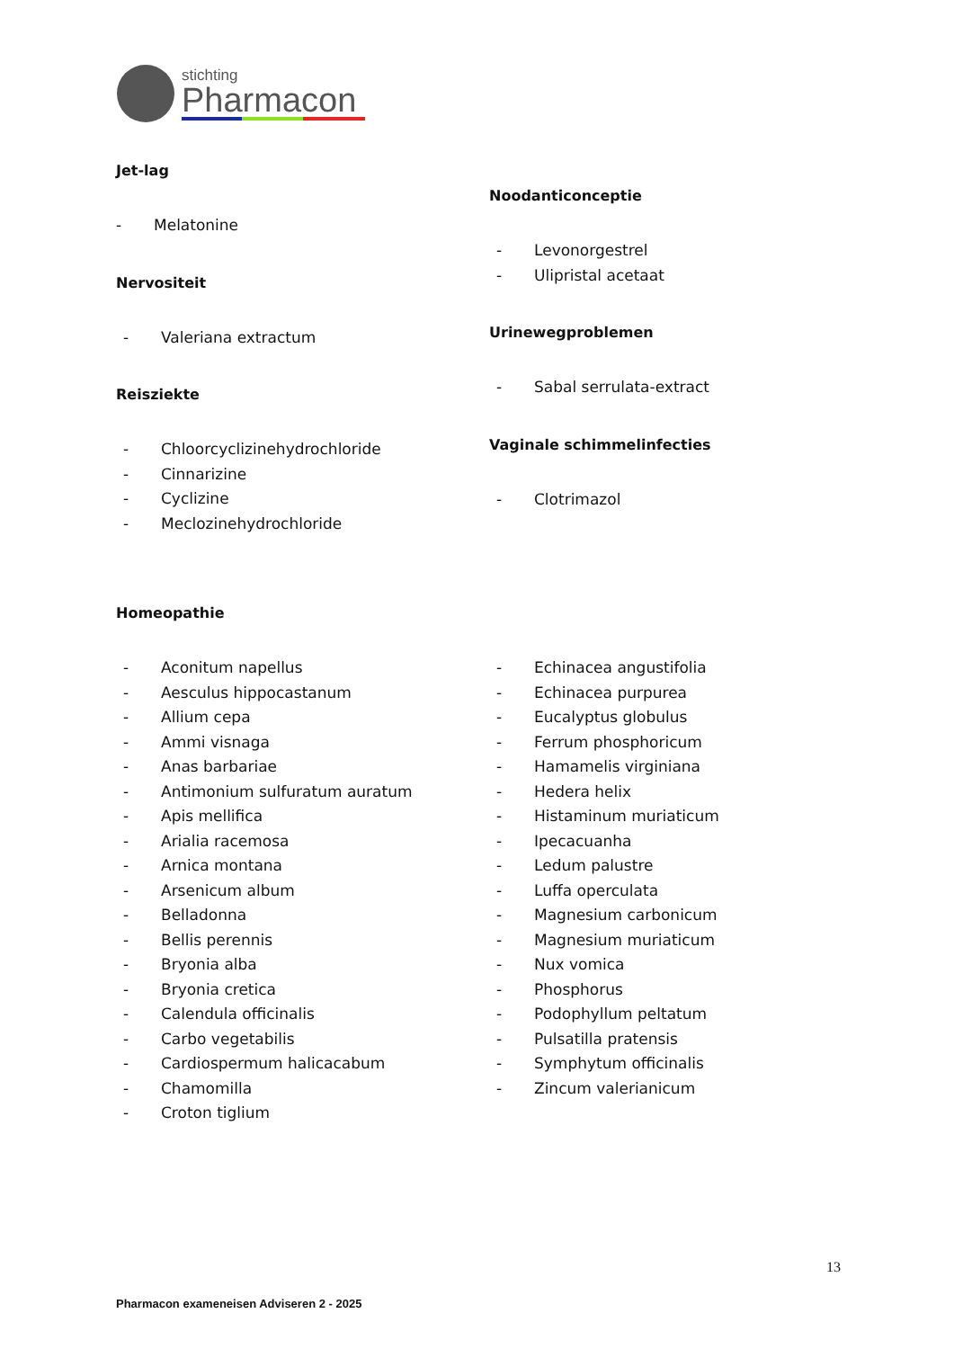stichting
Pharmacon
Jet-lag
- Melatonine
Nervositeit
- Valeriana extractum
Reisziekte
- Chloorcyclizinehydrochloride
- Cinnarizine
- Cyclizine
- Meclozinehydrochloride
Noodanticonceptie
- Levonorgestrel
- Ulipristal acetaat
Urinewegproblemen
- Sabal serrulata-extract
Vaginale schimmelinfecties
- Clotrimazol
Homeopathie
- Aconitum napellus
- Aesculus hippocastanum
- Allium cepa
- Ammi visnaga
- Anas barbariae
- Antimonium sulfuratum auratum
- Apis mellifica
- Arialia racemosa
- Arnica montana
- Arsenicum album
- Belladonna
- Bellis perennis
- Bryonia alba
- Bryonia cretica
- Calendula officinalis
- Carbo vegetabilis
- Cardiospermum halicacabum
- Chamomilla
- Croton tiglium
- Echinacea angustifolia
- Echinacea purpurea
- Eucalyptus globulus
- Ferrum phosphoricum
- Hamamelis virginiana
- Hedera helix
- Histaminum muriaticum
- Ipecacuanha
- Ledum palustre
- Luffa operculata
- Magnesium carbonicum
- Magnesium muriaticum
- Nux vomica
- Phosphorus
- Podophyllum peltatum
- Pulsatilla pratensis
- Symphytum officinalis
- Zincum valerianicum
13
Pharmacon exameneisen Adviseren 2 - 2025